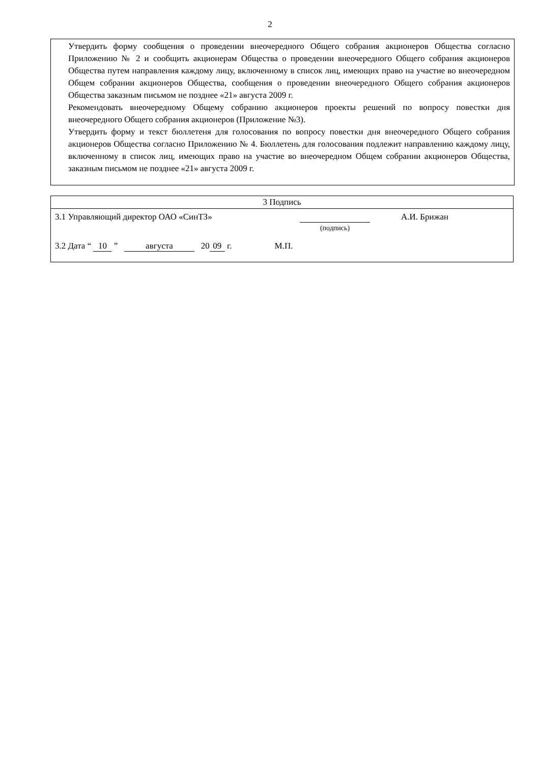2
Утвердить форму сообщения о проведении внеочередного Общего собрания акционеров Общества согласно Приложению № 2 и сообщить акционерам Общества о проведении внеочередного Общего собрания акционеров Общества путем направления каждому лицу, включенному в список лиц, имеющих право на участие во внеочередном Общем собрании акционеров Общества, сообщения о проведении внеочередного Общего собрания акционеров Общества заказным письмом не позднее «21» августа 2009 г.
Рекомендовать внеочередному Общему собранию акционеров проекты решений по вопросу повестки дня внеочередного Общего собрания акционеров (Приложение №3).
Утвердить форму и текст бюллетеня для голосования по вопросу повестки дня внеочередного Общего собрания акционеров Общества согласно Приложению № 4. Бюллетень для голосования подлежит направлению каждому лицу, включенному в список лиц, имеющих право на участие во внеочередном Общем собрании акционеров Общества, заказным письмом не позднее «21» августа 2009 г.
| 3 Подпись |
| 3.1 Управляющий директор ОАО «СинТЗ» (подпись) А.И. Брижан 3.2 Дата “ 10 ” августа 20 09 г. М.П. |